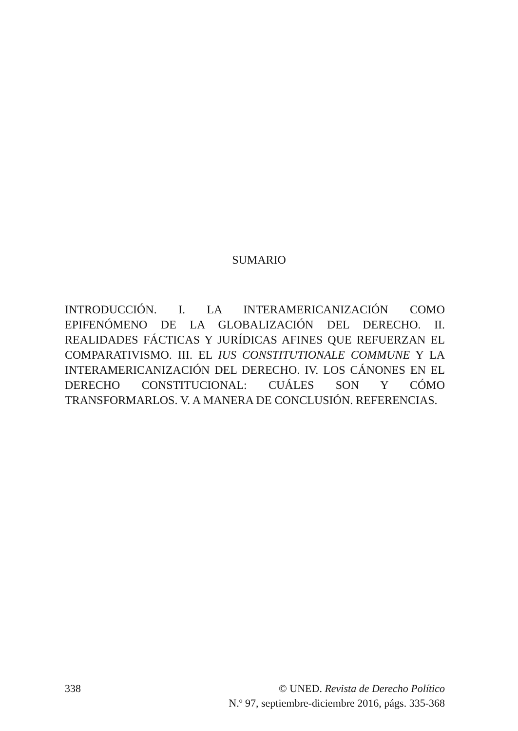SUMARIO
INTRODUCCIÓN. I. LA INTERAMERICANIZACIÓN COMO EPIFENÓMENO DE LA GLOBALIZACIÓN DEL DERECHO. II. REALIDADES FÁCTICAS Y JURÍDICAS AFINES QUE REFUERZAN EL COMPARATIVISMO. III. EL IUS CONSTITUTIONALE COMMUNE Y LA INTERAMERICANIZACIÓN DEL DERECHO. IV. LOS CÁNONES EN EL DERECHO CONSTITUCIONAL: CUÁLES SON Y CÓMO TRANSFORMARLOS. V. A MANERA DE CONCLUSIÓN. REFERENCIAS.
338 © UNED. Revista de Derecho Político
N.º 97, septiembre-diciembre 2016, págs. 335-368